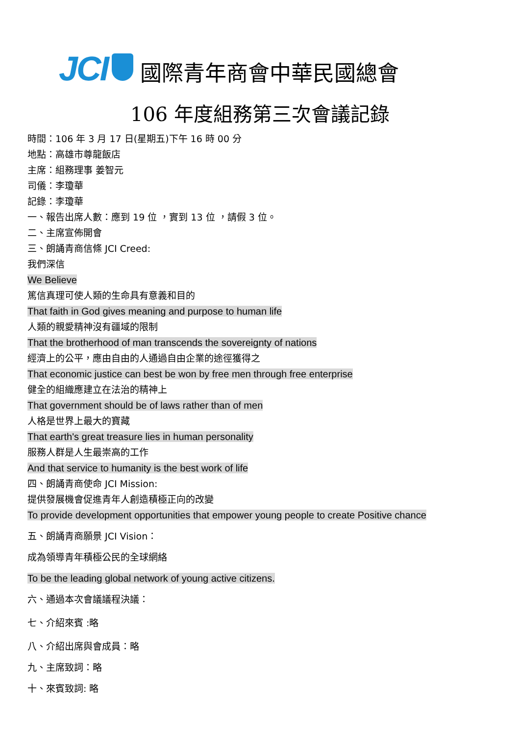JCI
國際青年商會中華民國總會
106 年度組務第三次會議記錄
時間：106 年 3 月 17 日(星期五)下午 16 時 00 分
地點：高雄市尊龍飯店
主席：組務理事 姜智元
司儀：李瓊華
記錄：李瓊華
一、報告出席人數：應到 19 位 ，實到 13 位 ，請假 3 位。
二、主席宣佈開會
三、朗誦青商信條 JCI Creed:
我們深信
We Believe
篤信真理可使人類的生命具有意義和目的
That faith in God gives meaning and purpose to human life
人類的親愛精神沒有疆域的限制
That the brotherhood of man transcends the sovereignty of nations
經濟上的公平，應由自由的人通過自由企業的途徑獲得之
That economic justice can best be won by free men through free enterprise
健全的組織應建立在法治的精神上
That government should be of laws rather than of men
人格是世界上最大的寶藏
That earth's great treasure lies in human personality
服務人群是人生最崇高的工作
And that service to humanity is the best work of life
四、朗誦青商使命 JCI Mission:
提供發展機會促進青年人創造積極正向的改變
To provide development opportunities that empower young people to create Positive chance
五、朗誦青商願景 JCI Vision：
成為領導青年積極公民的全球網絡
To be the leading global network of young active citizens.
六、通過本次會議議程決議：
七、介紹來賓 :略
八、介紹出席與會成員：略
九、主席致詞：略
十、來賓致詞: 略